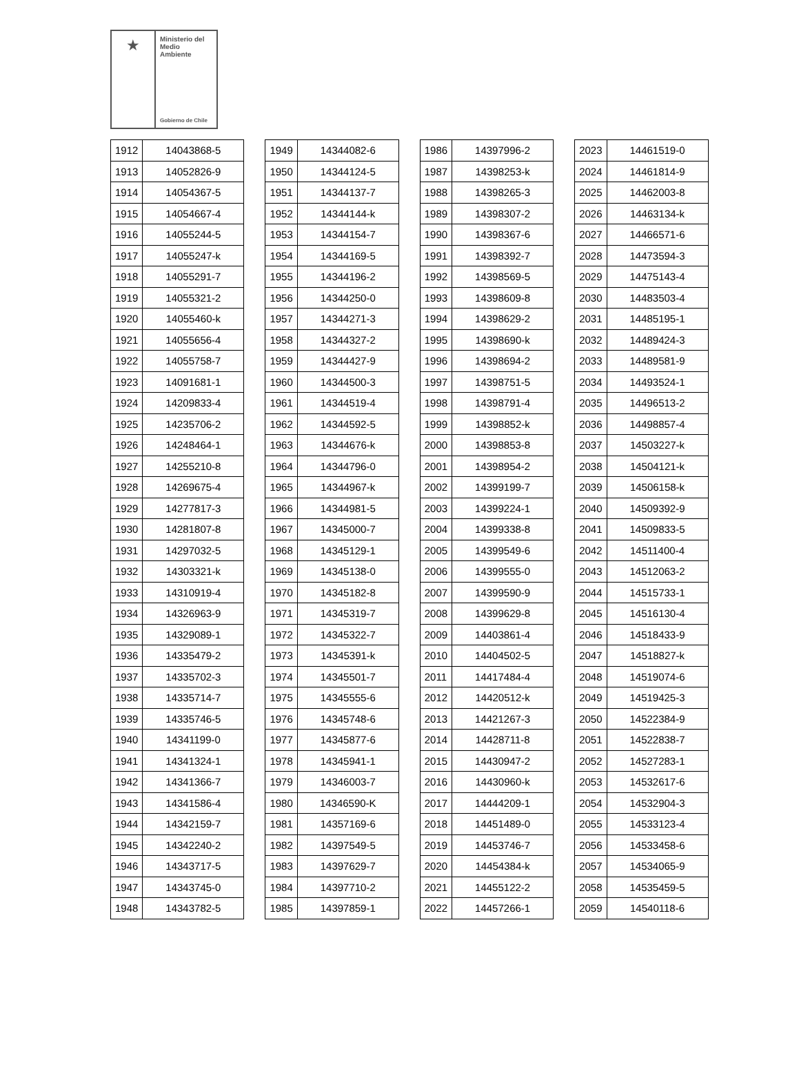★
Ministerio del
Medio
Ambiente
Gobierno de Chile
| 1912 | 14043868-5 |
| 1913 | 14052826-9 |
| 1914 | 14054367-5 |
| 1915 | 14054667-4 |
| 1916 | 14055244-5 |
| 1917 | 14055247-k |
| 1918 | 14055291-7 |
| 1919 | 14055321-2 |
| 1920 | 14055460-k |
| 1921 | 14055656-4 |
| 1922 | 14055758-7 |
| 1923 | 14091681-1 |
| 1924 | 14209833-4 |
| 1925 | 14235706-2 |
| 1926 | 14248464-1 |
| 1927 | 14255210-8 |
| 1928 | 14269675-4 |
| 1929 | 14277817-3 |
| 1930 | 14281807-8 |
| 1931 | 14297032-5 |
| 1932 | 14303321-k |
| 1933 | 14310919-4 |
| 1934 | 14326963-9 |
| 1935 | 14329089-1 |
| 1936 | 14335479-2 |
| 1937 | 14335702-3 |
| 1938 | 14335714-7 |
| 1939 | 14335746-5 |
| 1940 | 14341199-0 |
| 1941 | 14341324-1 |
| 1942 | 14341366-7 |
| 1943 | 14341586-4 |
| 1944 | 14342159-7 |
| 1945 | 14342240-2 |
| 1946 | 14343717-5 |
| 1947 | 14343745-0 |
| 1948 | 14343782-5 |
| 1949 | 14344082-6 |
| 1950 | 14344124-5 |
| 1951 | 14344137-7 |
| 1952 | 14344144-k |
| 1953 | 14344154-7 |
| 1954 | 14344169-5 |
| 1955 | 14344196-2 |
| 1956 | 14344250-0 |
| 1957 | 14344271-3 |
| 1958 | 14344327-2 |
| 1959 | 14344427-9 |
| 1960 | 14344500-3 |
| 1961 | 14344519-4 |
| 1962 | 14344592-5 |
| 1963 | 14344676-k |
| 1964 | 14344796-0 |
| 1965 | 14344967-k |
| 1966 | 14344981-5 |
| 1967 | 14345000-7 |
| 1968 | 14345129-1 |
| 1969 | 14345138-0 |
| 1970 | 14345182-8 |
| 1971 | 14345319-7 |
| 1972 | 14345322-7 |
| 1973 | 14345391-k |
| 1974 | 14345501-7 |
| 1975 | 14345555-6 |
| 1976 | 14345748-6 |
| 1977 | 14345877-6 |
| 1978 | 14345941-1 |
| 1979 | 14346003-7 |
| 1980 | 14346590-K |
| 1981 | 14357169-6 |
| 1982 | 14397549-5 |
| 1983 | 14397629-7 |
| 1984 | 14397710-2 |
| 1985 | 14397859-1 |
| 1986 | 14397996-2 |
| 1987 | 14398253-k |
| 1988 | 14398265-3 |
| 1989 | 14398307-2 |
| 1990 | 14398367-6 |
| 1991 | 14398392-7 |
| 1992 | 14398569-5 |
| 1993 | 14398609-8 |
| 1994 | 14398629-2 |
| 1995 | 14398690-k |
| 1996 | 14398694-2 |
| 1997 | 14398751-5 |
| 1998 | 14398791-4 |
| 1999 | 14398852-k |
| 2000 | 14398853-8 |
| 2001 | 14398954-2 |
| 2002 | 14399199-7 |
| 2003 | 14399224-1 |
| 2004 | 14399338-8 |
| 2005 | 14399549-6 |
| 2006 | 14399555-0 |
| 2007 | 14399590-9 |
| 2008 | 14399629-8 |
| 2009 | 14403861-4 |
| 2010 | 14404502-5 |
| 2011 | 14417484-4 |
| 2012 | 14420512-k |
| 2013 | 14421267-3 |
| 2014 | 14428711-8 |
| 2015 | 14430947-2 |
| 2016 | 14430960-k |
| 2017 | 14444209-1 |
| 2018 | 14451489-0 |
| 2019 | 14453746-7 |
| 2020 | 14454384-k |
| 2021 | 14455122-2 |
| 2022 | 14457266-1 |
| 2023 | 14461519-0 |
| 2024 | 14461814-9 |
| 2025 | 14462003-8 |
| 2026 | 14463134-k |
| 2027 | 14466571-6 |
| 2028 | 14473594-3 |
| 2029 | 14475143-4 |
| 2030 | 14483503-4 |
| 2031 | 14485195-1 |
| 2032 | 14489424-3 |
| 2033 | 14489581-9 |
| 2034 | 14493524-1 |
| 2035 | 14496513-2 |
| 2036 | 14498857-4 |
| 2037 | 14503227-k |
| 2038 | 14504121-k |
| 2039 | 14506158-k |
| 2040 | 14509392-9 |
| 2041 | 14509833-5 |
| 2042 | 14511400-4 |
| 2043 | 14512063-2 |
| 2044 | 14515733-1 |
| 2045 | 14516130-4 |
| 2046 | 14518433-9 |
| 2047 | 14518827-k |
| 2048 | 14519074-6 |
| 2049 | 14519425-3 |
| 2050 | 14522384-9 |
| 2051 | 14522838-7 |
| 2052 | 14527283-1 |
| 2053 | 14532617-6 |
| 2054 | 14532904-3 |
| 2055 | 14533123-4 |
| 2056 | 14533458-6 |
| 2057 | 14534065-9 |
| 2058 | 14535459-5 |
| 2059 | 14540118-6 |